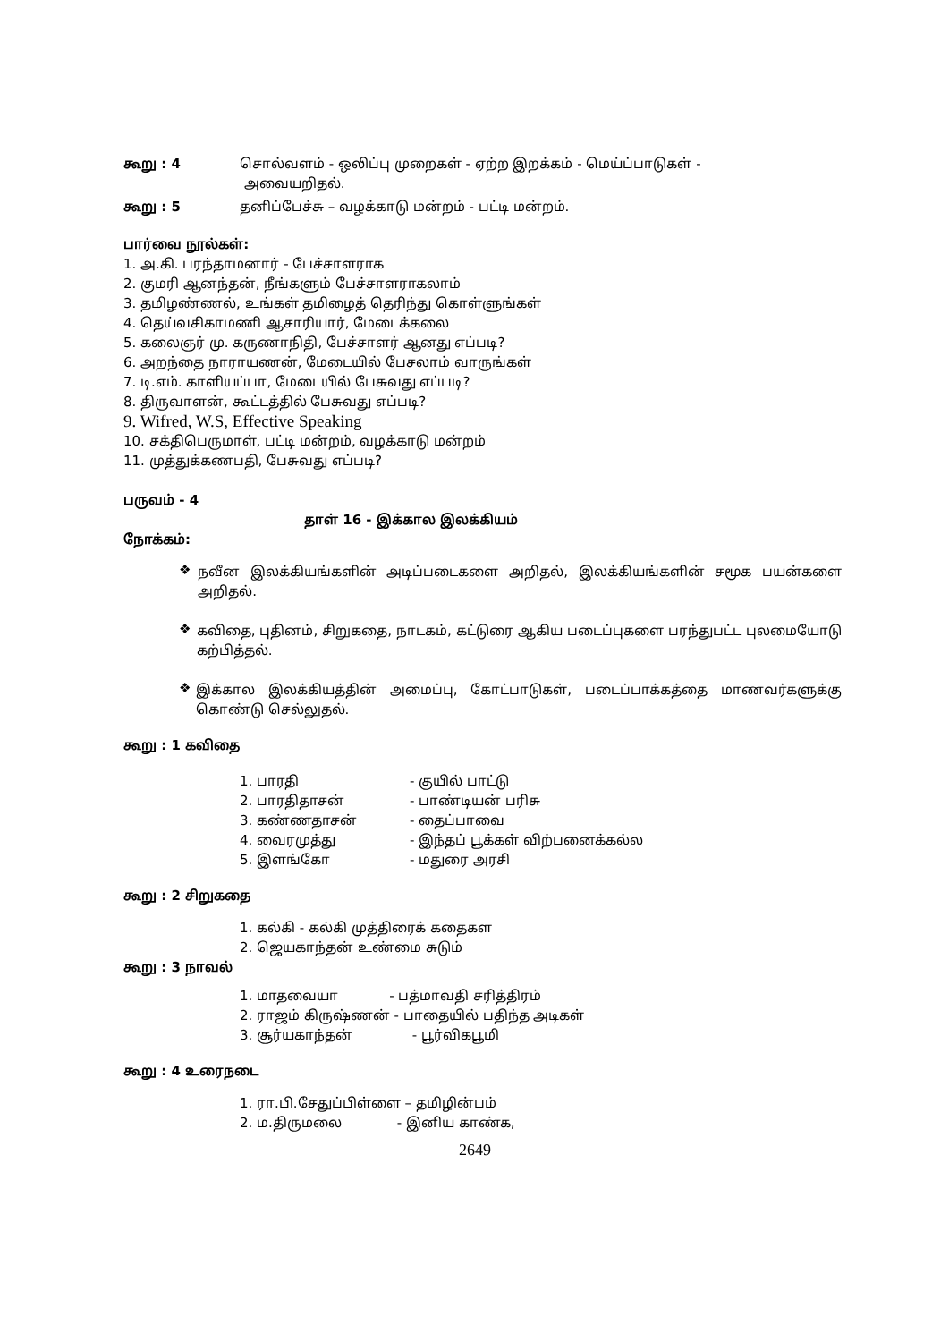கூறு : 4 சொல்வளம் - ஒலிப்பு முறைகள் - ஏற்ற இறக்கம் - மெய்ப்பாடுகள் -
அவையறிதல்.
கூறு : 5 தனிப்பேச்சு – வழக்காடு மன்றம் - பட்டி மன்றம்.
பார்வை நூல்கள்:
1. அ.கி. பரந்தாமனார் - பேச்சாளராக
2. குமரி ஆனந்தன், நீங்களும் பேச்சாளராகலாம்
3. தமிழண்ணல், உங்கள் தமிழைத் தெரிந்து கொள்ளுங்கள்
4. தெய்வசிகாமணி ஆசாரியார், மேடைக்கலை
5. கலைஞர் மு. கருணாநிதி, பேச்சாளர் ஆனது எப்படி?
6. அறந்தை நாராயணன், மேடையில் பேசலாம் வாருங்கள்
7. டி.எம். காளியப்பா, மேடையில் பேசுவது எப்படி?
8. திருவாளன், கூட்டத்தில் பேசுவது எப்படி?
9. Wifred, W.S, Effective Speaking
10. சக்திபெருமாள், பட்டி மன்றம், வழக்காடு மன்றம்
11. முத்துக்கணபதி, பேசுவது எப்படி?
பருவம் - 4
தாள் 16 - இக்கால இலக்கியம்
நோக்கம்:
❖
நவீன இலக்கியங்களின் அடிப்படைகளை அறிதல், இலக்கியங்களின் சமூக பயன்களை அறிதல்.
❖
கவிதை, புதினம், சிறுகதை, நாடகம், கட்டுரை ஆகிய படைப்புகளை பரந்துபட்ட புலமையோடு கற்பித்தல்.
❖
இக்கால இலக்கியத்தின் அமைப்பு, கோட்பாடுகள், படைப்பாக்கத்தை மாணவர்களுக்கு கொண்டு செல்லுதல்.
கூறு : 1 கவிதை
1. பாரதி - குயில் பாட்டு
2. பாரதிதாசன் - பாண்டியன் பரிசு
3. கண்ணதாசன் - தைப்பாவை
4. வைரமுத்து - இந்தப் பூக்கள் விற்பனைக்கல்ல
5. இளங்கோ - மதுரை அரசி
கூறு : 2 சிறுகதை
1. கல்கி - கல்கி முத்திரைக் கதைகள
2. ஜெயகாந்தன் உண்மை சுடும்
கூறு : 3 நாவல்
1. மாதவையா - பத்மாவதி சரித்திரம்
2. ராஜம் கிருஷ்ணன் - பாதையில் பதிந்த அடிகள்
3. சூர்யகாந்தன் - பூர்விகபூமி
கூறு : 4 உரைநடை
1. ரா.பி.சேதுப்பிள்ளை – தமிழின்பம்
2. ம.திருமலை - இனிய காண்க,
2649